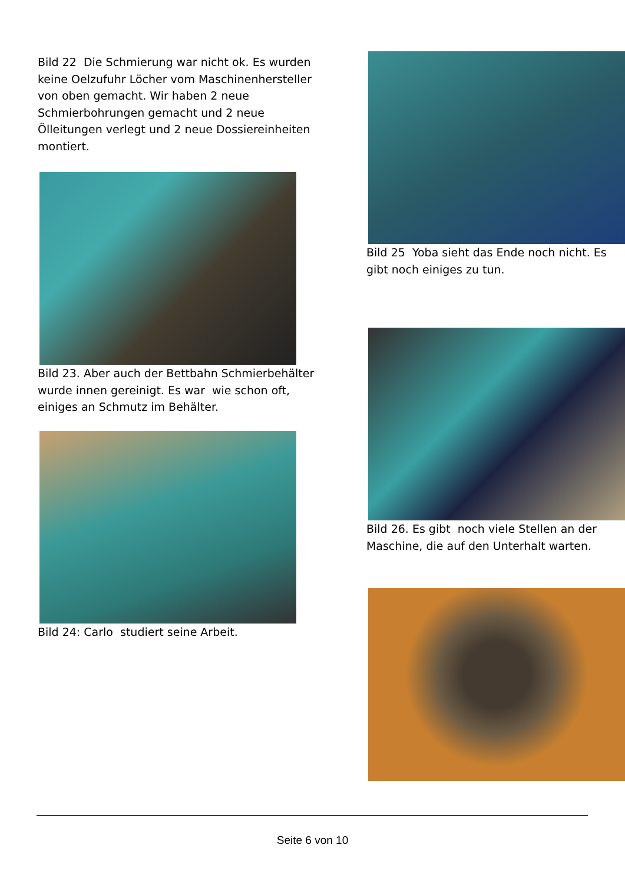Bild 22 Die Schmierung war nicht ok. Es wurden keine Oelzufuhr Löcher vom Maschinenhersteller von oben gemacht. Wir haben 2 neue Schmierbohrungen gemacht und 2 neue Ölleitungen verlegt und 2 neue Dossiereinheiten montiert.
Bild 23. Aber auch der Bettbahn Schmierbehälter wurde innen gereinigt. Es war wie schon oft, einiges an Schmutz im Behälter.
Bild 24: Carlo studiert seine Arbeit.
Bild 25 Yoba sieht das Ende noch nicht. Es gibt noch einiges zu tun.
Bild 26. Es gibt noch viele Stellen an der Maschine, die auf den Unterhalt warten.
Seite 6 von 10